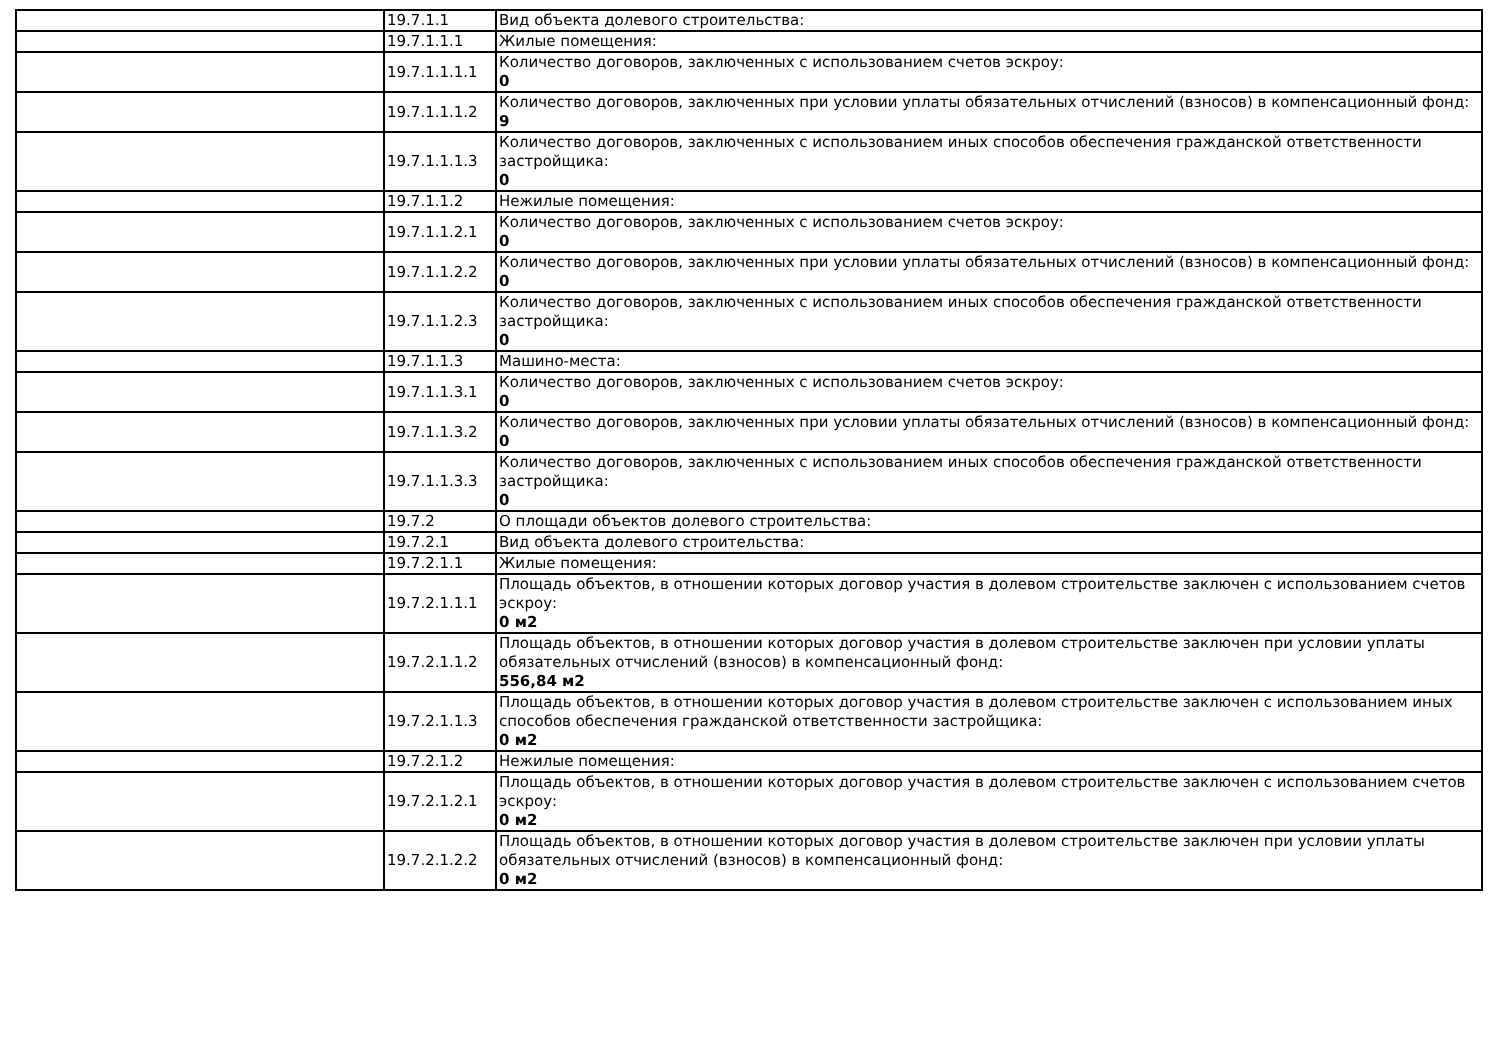| | 19.7.1.1 | Вид объекта долевого строительства: |
| | 19.7.1.1.1 | Жилые помещения: |
| | 19.7.1.1.1.1 | Количество договоров, заключенных с использованием счетов эскроу: 0 |
| | 19.7.1.1.1.2 | Количество договоров, заключенных при условии уплаты обязательных отчислений (взносов) в компенсационный фонд: 9 |
| | 19.7.1.1.1.3 | Количество договоров, заключенных с использованием иных способов обеспечения гражданской ответственности застройщика: 0 |
| | 19.7.1.1.2 | Нежилые помещения: |
| | 19.7.1.1.2.1 | Количество договоров, заключенных с использованием счетов эскроу: 0 |
| | 19.7.1.1.2.2 | Количество договоров, заключенных при условии уплаты обязательных отчислений (взносов) в компенсационный фонд: 0 |
| | 19.7.1.1.2.3 | Количество договоров, заключенных с использованием иных способов обеспечения гражданской ответственности застройщика: 0 |
| | 19.7.1.1.3 | Машино-места: |
| | 19.7.1.1.3.1 | Количество договоров, заключенных с использованием счетов эскроу: 0 |
| | 19.7.1.1.3.2 | Количество договоров, заключенных при условии уплаты обязательных отчислений (взносов) в компенсационный фонд: 0 |
| | 19.7.1.1.3.3 | Количество договоров, заключенных с использованием иных способов обеспечения гражданской ответственности застройщика: 0 |
| | 19.7.2 | О площади объектов долевого строительства: |
| | 19.7.2.1 | Вид объекта долевого строительства: |
| | 19.7.2.1.1 | Жилые помещения: |
| | 19.7.2.1.1.1 | Площадь объектов, в отношении которых договор участия в долевом строительстве заключен с использованием счетов эскроу: 0 м2 |
| | 19.7.2.1.1.2 | Площадь объектов, в отношении которых договор участия в долевом строительстве заключен при условии уплаты обязательных отчислений (взносов) в компенсационный фонд: 556,84 м2 |
| | 19.7.2.1.1.3 | Площадь объектов, в отношении которых договор участия в долевом строительстве заключен с использованием иных способов обеспечения гражданской ответственности застройщика: 0 м2 |
| | 19.7.2.1.2 | Нежилые помещения: |
| | 19.7.2.1.2.1 | Площадь объектов, в отношении которых договор участия в долевом строительстве заключен с использованием счетов эскроу: 0 м2 |
| | 19.7.2.1.2.2 | Площадь объектов, в отношении которых договор участия в долевом строительстве заключен при условии уплаты обязательных отчислений (взносов) в компенсационный фонд: 0 м2 |